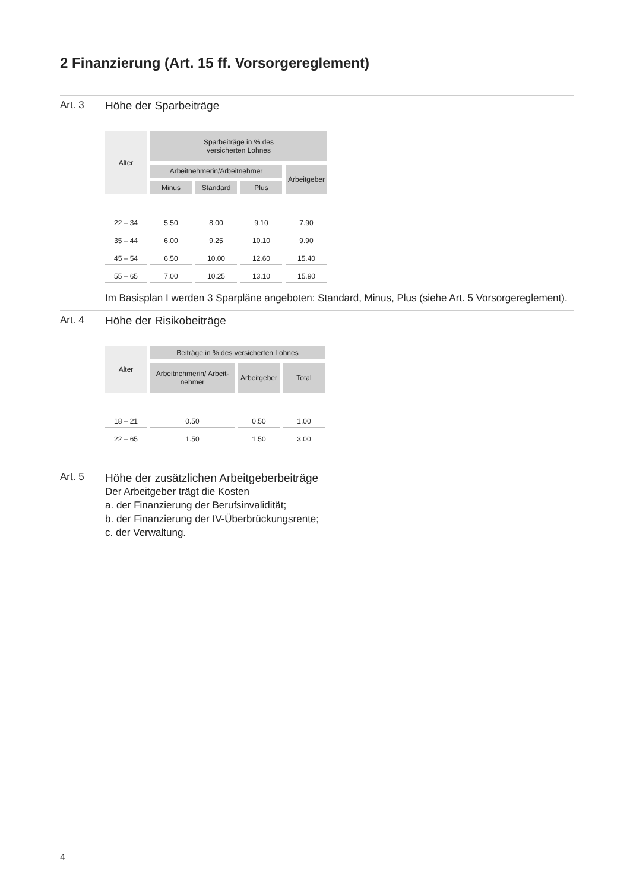2 Finanzierung (Art. 15 ff. Vorsorgereglement)
Art. 3 Höhe der Sparbeiträge
| Alter | Sparbeiträge in % des versicherten Lohnes | | | |
| --- | --- | --- | --- | --- |
| | Arbeitnehmerin/Arbeitnehmer | | | Arbeitgeber |
| | Minus | Standard | Plus | |
| 22 – 34 | 5.50 | 8.00 | 9.10 | 7.90 |
| 35 – 44 | 6.00 | 9.25 | 10.10 | 9.90 |
| 45 – 54 | 6.50 | 10.00 | 12.60 | 15.40 |
| 55 – 65 | 7.00 | 10.25 | 13.10 | 15.90 |
Im Basisplan I werden 3 Sparpläne angeboten: Standard, Minus, Plus (siehe Art. 5 Vorsorgereglement).
Art. 4 Höhe der Risikobeiträge
| Alter | Beiträge in % des versicherten Lohnes | | |
| --- | --- | --- | --- |
| | Arbeitnehmerin/ Arbeit- nehmer | Arbeitgeber | Total |
| 18 – 21 | 0.50 | 0.50 | 1.00 |
| 22 – 65 | 1.50 | 1.50 | 3.00 |
Art. 5
Höhe der zusätzlichen Arbeitgeberbeiträge
Der Arbeitgeber trägt die Kosten
a. der Finanzierung der Berufsinvalidität;
b. der Finanzierung der IV-Überbrückungsrente;
c. der Verwaltung.
4